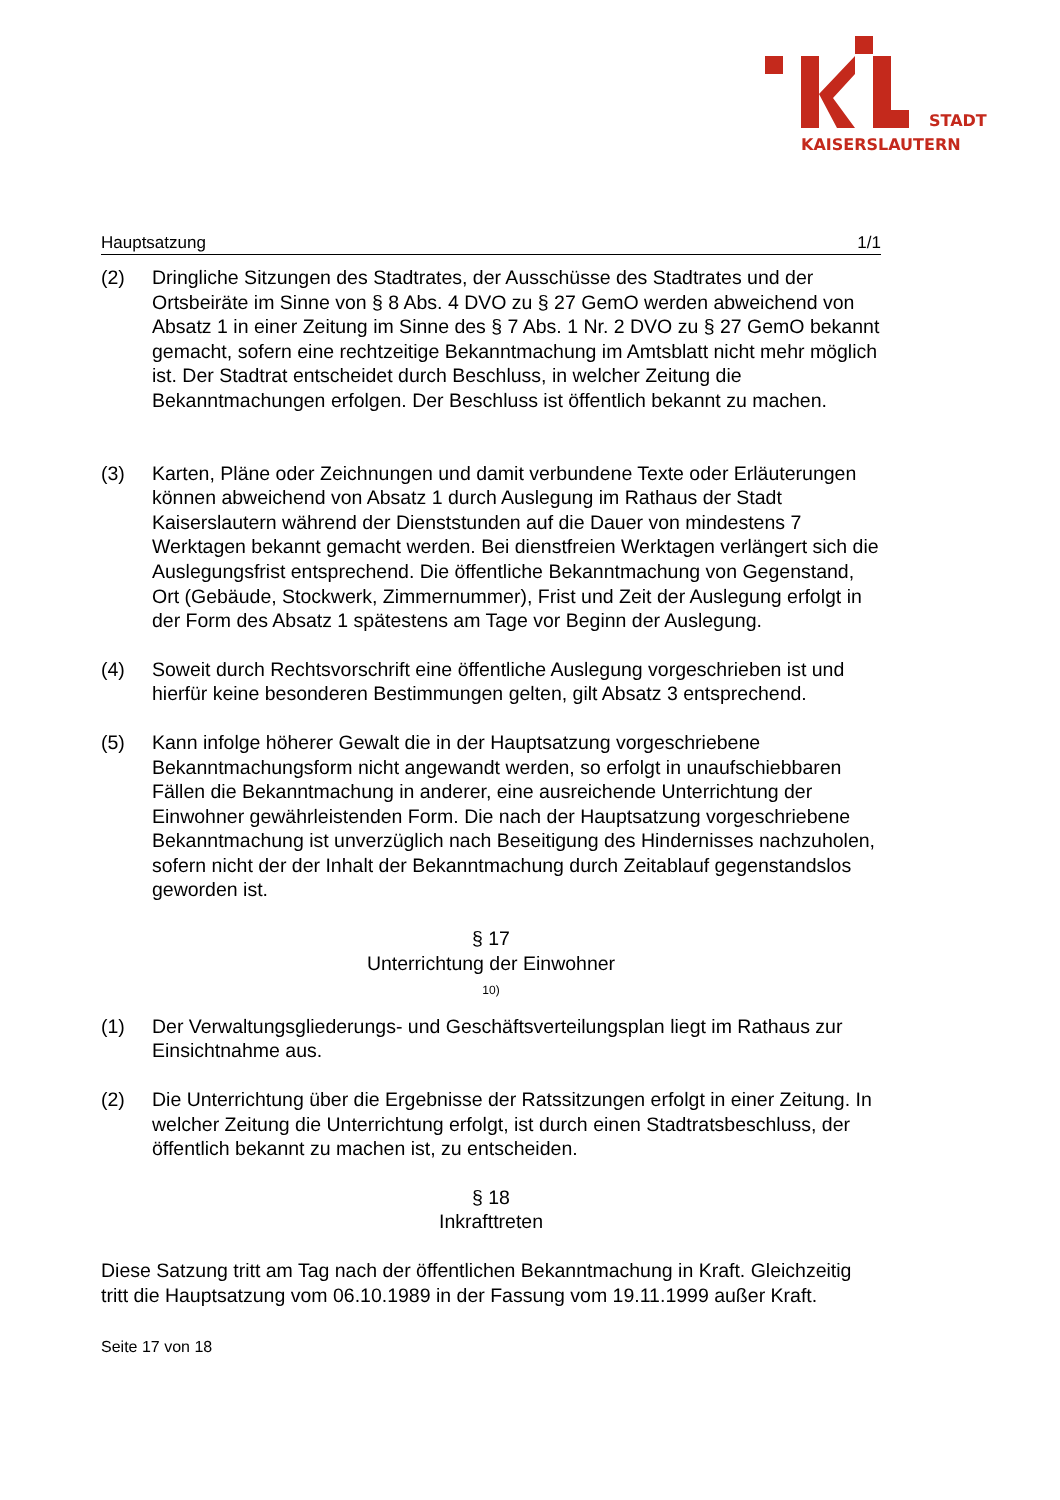STADT
KAISERSLAUTERN
Hauptsatzung 1/1
(2) Dringliche Sitzungen des Stadtrates, der Ausschüsse des Stadtrates und der Ortsbeiräte im Sinne von § 8 Abs. 4 DVO zu § 27 GemO werden abweichend von Absatz 1 in einer Zeitung im Sinne des § 7 Abs. 1 Nr. 2 DVO zu § 27 GemO bekannt gemacht, sofern eine rechtzeitige Bekanntmachung im Amtsblatt nicht mehr möglich ist. Der Stadtrat entscheidet durch Beschluss, in welcher Zeitung die Bekanntmachungen erfolgen. Der Beschluss ist öffentlich bekannt zu machen.
(3) Karten, Pläne oder Zeichnungen und damit verbundene Texte oder Erläuterungen können abweichend von Absatz 1 durch Auslegung im Rathaus der Stadt Kaiserslautern während der Dienststunden auf die Dauer von mindestens 7 Werktagen bekannt gemacht werden. Bei dienstfreien Werktagen verlängert sich die Auslegungsfrist entsprechend. Die öffentliche Bekanntmachung von Gegenstand, Ort (Gebäude, Stockwerk, Zimmernummer), Frist und Zeit der Auslegung erfolgt in der Form des Absatz 1 spätestens am Tage vor Beginn der Auslegung.
(4) Soweit durch Rechtsvorschrift eine öffentliche Auslegung vorgeschrieben ist und hierfür keine besonderen Bestimmungen gelten, gilt Absatz 3 entsprechend.
(5) Kann infolge höherer Gewalt die in der Hauptsatzung vorgeschriebene Bekanntmachungsform nicht angewandt werden, so erfolgt in unaufschiebbaren Fällen die Bekanntmachung in anderer, eine ausreichende Unterrichtung der Einwohner gewährleistenden Form. Die nach der Hauptsatzung vorgeschriebene Bekanntmachung ist unverzüglich nach Beseitigung des Hindernisses nachzuholen, sofern nicht der der Inhalt der Bekanntmachung durch Zeitablauf gegenstandslos geworden ist.
§ 17
Unterrichtung der Einwohner
10)
(1) Der Verwaltungsgliederungs- und Geschäftsverteilungsplan liegt im Rathaus zur Einsichtnahme aus.
(2) Die Unterrichtung über die Ergebnisse der Ratssitzungen erfolgt in einer Zeitung. In welcher Zeitung die Unterrichtung erfolgt, ist durch einen Stadtratsbeschluss, der öffentlich bekannt zu machen ist, zu entscheiden.
§ 18
Inkrafttreten
Diese Satzung tritt am Tag nach der öffentlichen Bekanntmachung in Kraft. Gleichzeitig tritt die Hauptsatzung vom 06.10.1989 in der Fassung vom 19.11.1999 außer Kraft.
Seite 17 von 18